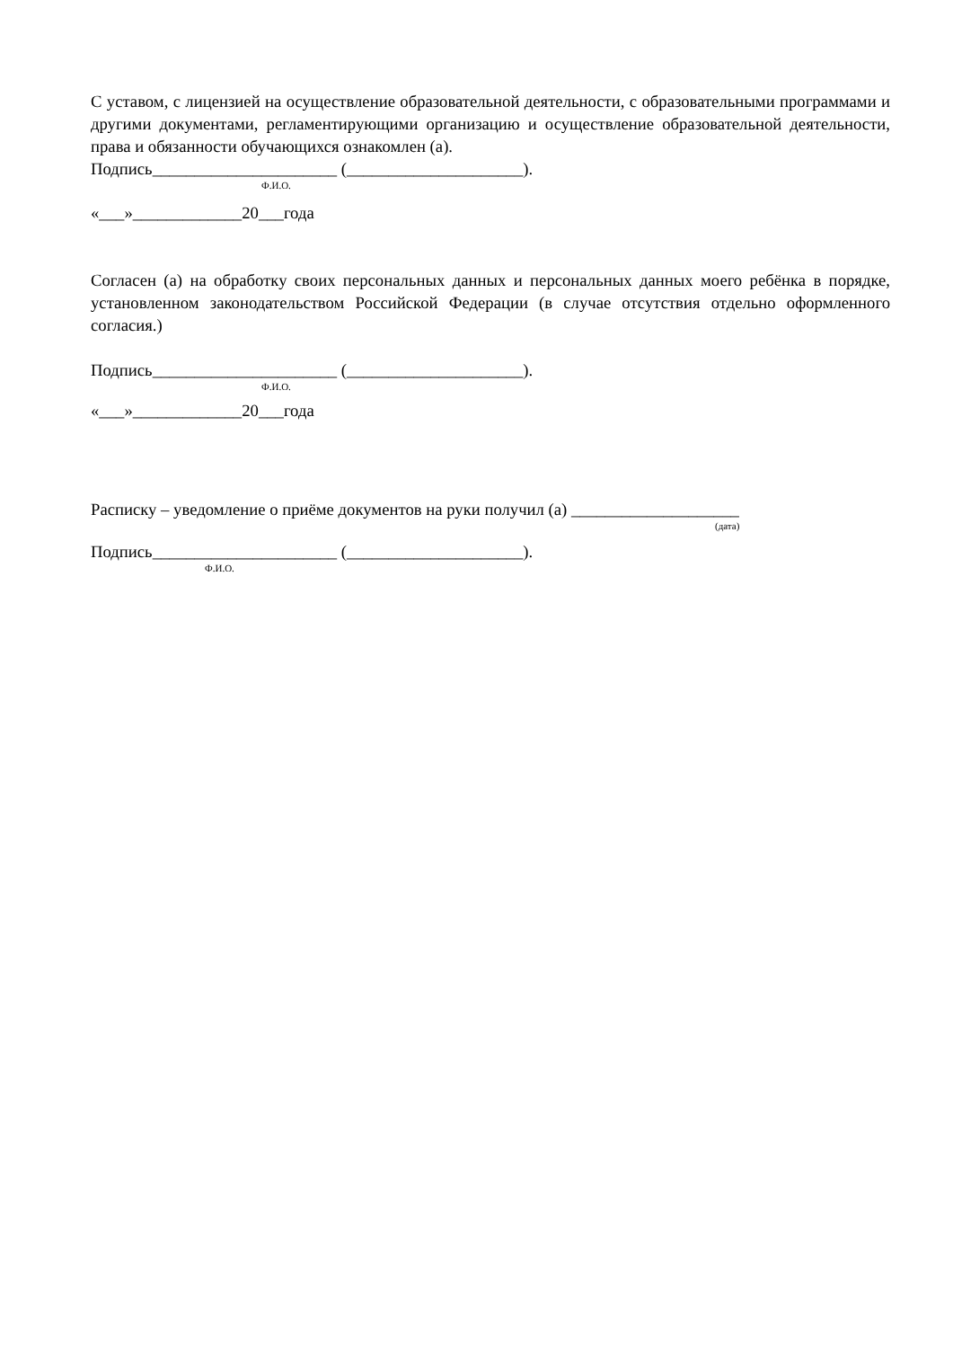С уставом, с лицензией на осуществление образовательной деятельности, с образовательными программами и другими документами, регламентирующими организацию и осуществление образовательной деятельности, права и обязанности обучающихся ознакомлен (а).
Подпись______________________ (_____________________).
Ф.И.О.
«___»_____________20___года
Согласен (а) на обработку своих персональных данных и персональных данных моего ребёнка в порядке, установленном законодательством Российской Федерации (в случае отсутствия отдельно оформленного согласия.)
Подпись______________________ (_____________________).
Ф.И.О.
«___»_____________20___года
Расписку – уведомление о приёме документов на руки получил (а) ____________________
(дата)
Подпись______________________ (_____________________).
Ф.И.О.